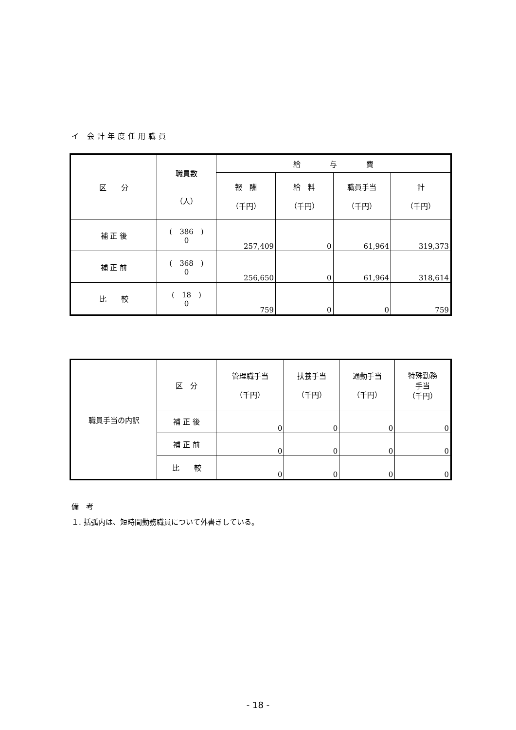イ 会計年度任用職員
| 区 分 | 職員数 （人） | 給 与 費 | | | |
| --- | --- | --- | --- | --- | --- |
| | | 報 酬 （千円） | 給 料 （千円） | 職員手当 （千円） | 計 （千円） |
| 補 正 後 | ( 386 ) 0 | 257,409 | 0 | 61,964 | 319,373 |
| 補 正 前 | ( 368 ) 0 | 256,650 | 0 | 61,964 | 318,614 |
| 比 較 | ( 18 ) 0 | 759 | 0 | 0 | 759 |
| 職員手当の内訳 | 区 分 | 管理職手当 （千円） | 扶養手当 （千円） | 通勤手当 （千円） | 特殊勤務 手当 （千円） |
| | 補 正 後 | 0 | 0 | 0 | 0 |
| | 補 正 前 | 0 | 0 | 0 | 0 |
| | 比 較 | 0 | 0 | 0 | 0 |
備　考
１. 括弧内は、短時間勤務職員について外書きしている。
- 18 -